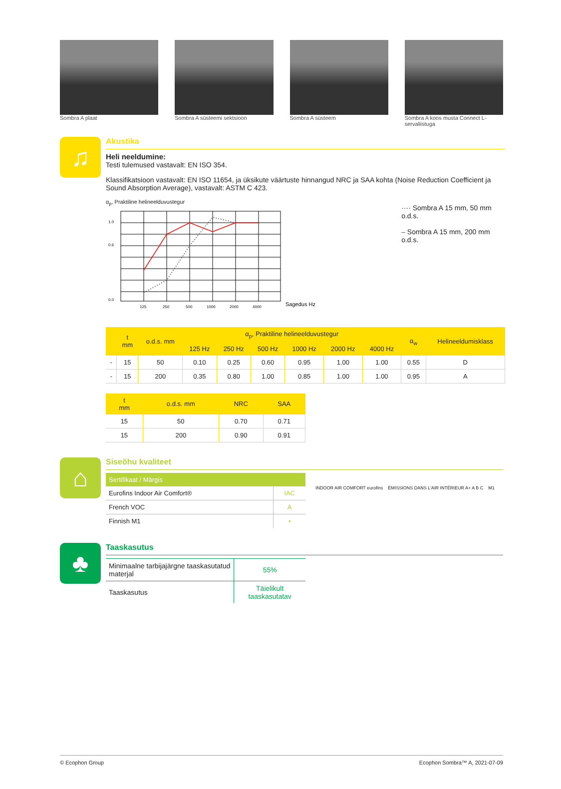Sombra A plaat Sombra A süsteemi sektsioon Sombra A süsteem Sombra A koos musta Connect L-servaliistuga
♫
Akustika
Heli neeldumine:
Testi tulemused vastavalt: EN ISO 354.
Klassifikatsioon vastavalt: EN ISO 11654, ja üksikute väärtuste hinnangud NRC ja SAA kohta (Noise Reduction Coefficient ja Sound Absorption Average), vastavalt: ASTM C 423.
α<sub>p</sub>, Praktiline helineelduvustegur
1.0
0.6
0.0
125
250
500
1000
2000
4000
Sagedus Hz
···· Sombra A 15 mm, 50 mm o.d.s.
– Sombra A 15 mm, 200 mm o.d.s.
| | t mm | o.d.s. mm | α<sub>p</sub>, Praktiline helineelduvustegur | | | | | | α<sub>w</sub> | Helineeldumisklass |
| --- | --- | --- | --- | --- | --- | --- | --- | --- | --- | --- |
| | | | 125 Hz | 250 Hz | 500 Hz | 1000 Hz | 2000 Hz | 4000 Hz | | |
| - | 15 | 50 | 0.10 | 0.25 | 0.60 | 0.95 | 1.00 | 1.00 | 0.55 | D |
| - | 15 | 200 | 0.35 | 0.80 | 1.00 | 0.85 | 1.00 | 1.00 | 0.95 | A |
| t mm | o.d.s. mm | NRC | SAA |
| --- | --- | --- | --- |
| 15 | 50 | 0.70 | 0.71 |
| 15 | 200 | 0.90 | 0.91 |
⌂
Siseõhu kvaliteet
| Sertifikaat / Märgis | |
| --- | --- |
| Eurofins Indoor Air Comfort® | IAC |
| French VOC | A |
| Finnish M1 | • |
INDOOR AIR COMFORT eurofins ÉMISSIONS DANS L'AIR INTÉRIEUR A+ A B C M1
♣
Taaskasutus
| Minimaalne tarbijajärgne taaskasutatud materjal | 55% |
| Taaskasutus | Täielikult taaskasutatav |
© Ecophon Group Ecophon Sombra™ A, 2021-07-09